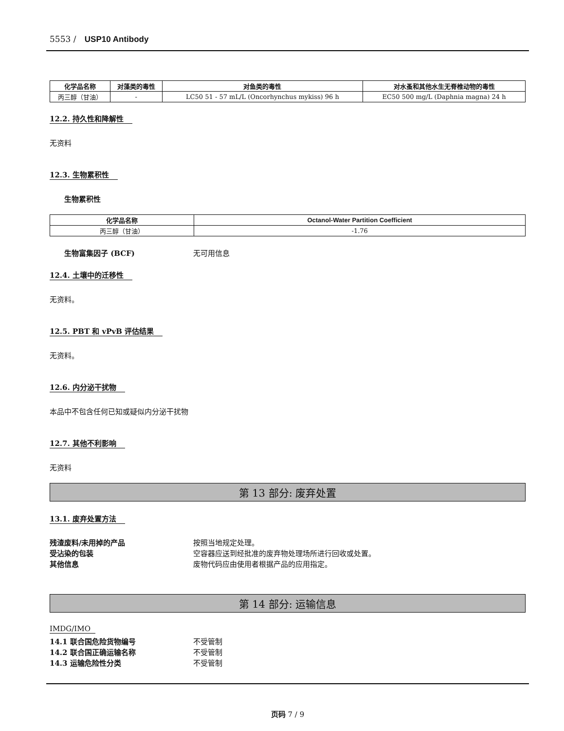5553 / USP10 Antibody
| 化学品名称 | 对藻类的毒性 | 对鱼类的毒性 | 对水蚤和其他水生无脊椎动物的毒性 |
| --- | --- | --- | --- |
| 丙三醇（甘油） | - | LC50 51 - 57 mL/L (Oncorhynchus mykiss) 96 h | EC50 500 mg/L (Daphnia magna) 24 h |
12.2. 持久性和降解性
无资料
12.3. 生物累积性
生物累积性
| 化学品名称 | Octanol-Water Partition Coefficient |
| --- | --- |
| 丙三醇（甘油） | -1.76 |
生物富集因子 (BCF) 无可用信息
12.4. 土壤中的迁移性
无资料。
12.5. PBT 和 vPvB 评估结果
无资料。
12.6. 内分泌干扰物
本品中不包含任何已知或疑似内分泌干扰物
12.7. 其他不利影响
无资料
第 13 部分: 废弃处置
13.1. 废弃处置方法
残渣废料/未用掉的产品 按照当地规定处理。
受沾染的包装 空容器应送到经批准的废弃物处理场所进行回收或处置。
其他信息 废物代码应由使用者根据产品的应用指定。
第 14 部分: 运输信息
IMDG/IMO
14.1 联合国危险货物编号 不受管制
14.2 联合国正确运输名称 不受管制
14.3 运输危险性分类 不受管制
页码 7 / 9